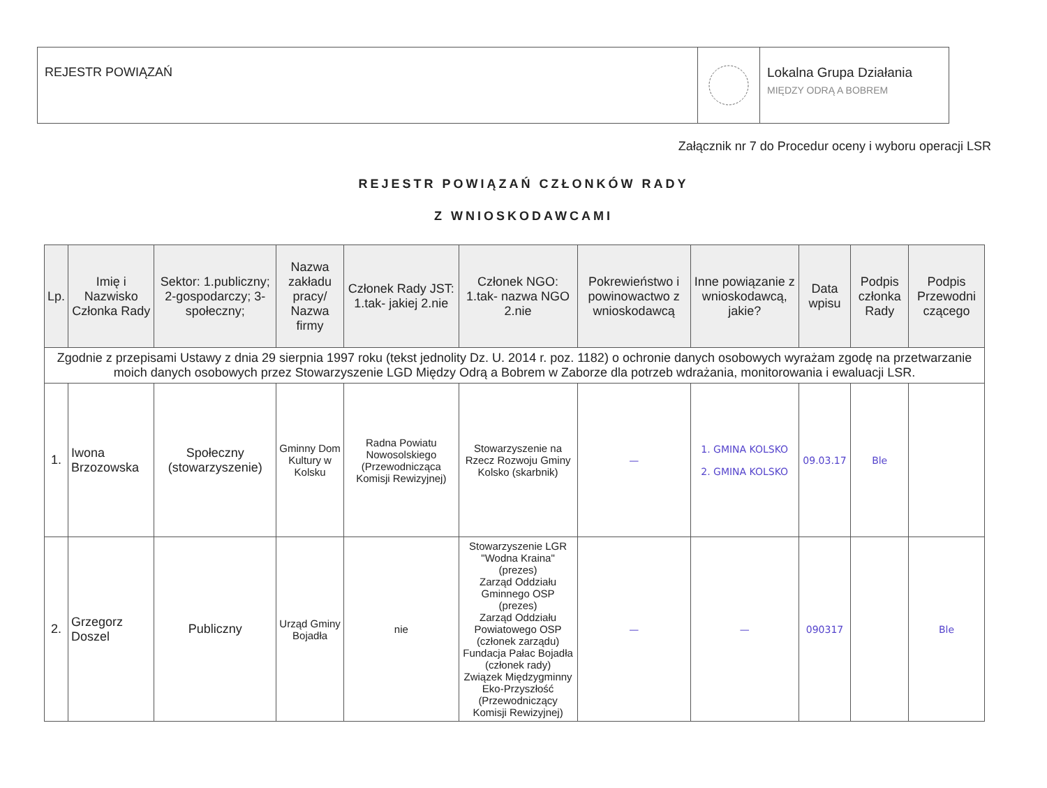REJESTR POWIĄZAŃ Lokalna Grupa Działania
MIĘDZY ODRĄ A BOBREM
Załącznik nr 7 do Procedur oceny i wyboru operacji LSR
REJESTR POWIĄZAŃ CZŁONKÓW RADY
Z WNIOSKODAWCAMI
| Lp. | Imię i Nazwisko Członka Rady | Sektor: 1.publiczny; 2-gospodarczy; 3-społeczny; | Nazwa zakładu pracy/ Nazwa firmy | Członek Rady JST: 1.tak- jakiej 2.nie | Członek NGO: 1.tak- nazwa NGO 2.nie | Pokrewieństwo i powinowactwo z wnioskodawcą | Inne powiązanie z wnioskodawcą, jakie? | Data wpisu | Podpis członka Rady | Podpis Przewodni czącego |
| --- | --- | --- | --- | --- | --- | --- | --- | --- | --- | --- |
| Zgodnie z przepisami Ustawy z dnia 29 sierpnia 1997 roku (tekst jednolity Dz. U. 2014 r. poz. 1182) o ochronie danych osobowych wyrażam zgodę na przetwarzanie moich danych osobowych przez Stowarzyszenie LGD Między Odrą a Bobrem w Zaborze dla potrzeb wdrażania, monitorowania i ewaluacji LSR. | | | | | | | | | | |
| 1. | Iwona Brzozowska | Społeczny (stowarzyszenie) | Gminny Dom Kultury w Kolsku | Radna Powiatu Nowosolskiego (Przewodnicząca Komisji Rewizyjnej) | Stowarzyszenie na Rzecz Rozwoju Gminy Kolsko (skarbnik) | — | 1. GMINA KOLSKO 2. GMINA KOLSKO | 09.03.17 | Ble | |
| 2. | Grzegorz Doszel | Publiczny | Urząd Gminy Bojadła | nie | Stowarzyszenie LGR "Wodna Kraina" (prezes) Zarząd Oddziału Gminnego OSP (prezes) Zarząd Oddziału Powiatowego OSP (członek zarządu) Fundacja Pałac Bojadła (członek rady) Związek Międzygminny Eko-Przyszłość (Przewodniczący Komisji Rewizyjnej) | — | — | 090317 | | Ble |